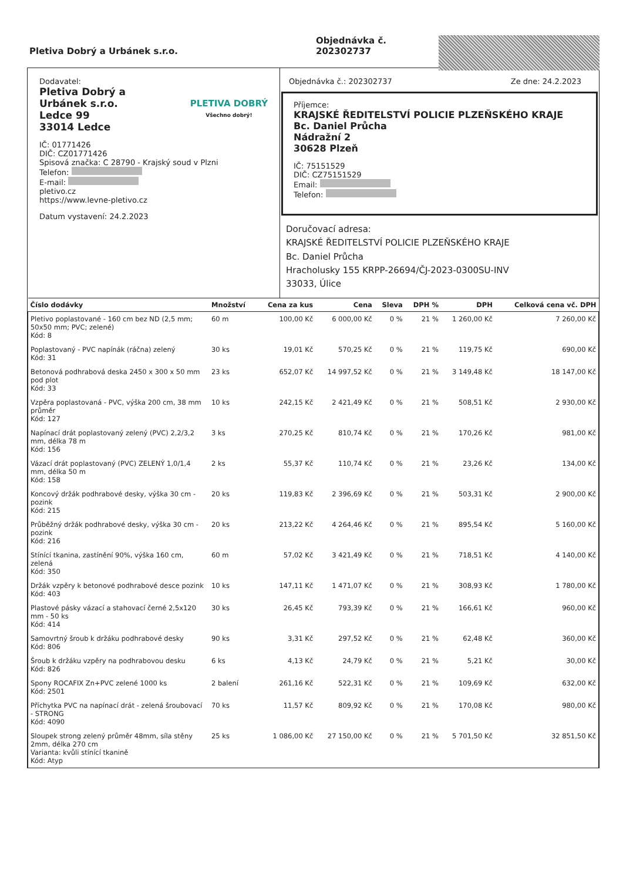Pletiva Dobrý a Urbánek s.r.o.
Objednávka č.
202302737
Dodavatel:
Pletiva Dobrý a
Urbánek s.r.o.
Ledce 99
33014 Ledce
PLETIVA DOBRÝ
Všechno dobrý!
IČ: 01771426
DIČ: CZ01771426
Spisová značka: C 28790 - Krajský soud v Plzni
Telefon:
E-mail:
pletivo.cz
https://www.levne-pletivo.cz
Datum vystavení: 24.2.2023
Objednávka č.: 202302737 Ze dne: 24.2.2023
Příjemce:
KRAJSKÉ ŘEDITELSTVÍ POLICIE PLZEŇSKÉHO KRAJE
Bc. Daniel Průcha
Nádražní 2
30628 Plzeň
IČ: 75151529
DIČ: CZ75151529
Email:
Telefon:
Doručovací adresa:
KRAJSKÉ ŘEDITELSTVÍ POLICIE PLZEŇSKÉHO KRAJE
Bc. Daniel Průcha
Hracholusky 155 KRPP-26694/ČJ-2023-0300SU-INV
33033, Úlice
| Číslo dodávky | Množství | Cena za kus | Cena | Sleva | DPH % | DPH | Celková cena vč. DPH |
| --- | --- | --- | --- | --- | --- | --- | --- |
| Pletivo poplastované - 160 cm bez ND (2,5 mm; 50x50 mm; PVC; zelené) Kód: 8 | 60 m | 100,00 Kč | 6 000,00 Kč | 0 % | 21 % | 1 260,00 Kč | 7 260,00 Kč |
| Poplastovaný - PVC napínák (ráčna) zelený Kód: 31 | 30 ks | 19,01 Kč | 570,25 Kč | 0 % | 21 % | 119,75 Kč | 690,00 Kč |
| Betonová podhrabová deska 2450 x 300 x 50 mm pod plot Kód: 33 | 23 ks | 652,07 Kč | 14 997,52 Kč | 0 % | 21 % | 3 149,48 Kč | 18 147,00 Kč |
| Vzpěra poplastovaná - PVC, výška 200 cm, 38 mm průměr Kód: 127 | 10 ks | 242,15 Kč | 2 421,49 Kč | 0 % | 21 % | 508,51 Kč | 2 930,00 Kč |
| Napínací drát poplastovaný zelený (PVC) 2,2/3,2 mm, délka 78 m Kód: 156 | 3 ks | 270,25 Kč | 810,74 Kč | 0 % | 21 % | 170,26 Kč | 981,00 Kč |
| Vázací drát poplastovaný (PVC) ZELENÝ 1,0/1,4 mm, délka 50 m Kód: 158 | 2 ks | 55,37 Kč | 110,74 Kč | 0 % | 21 % | 23,26 Kč | 134,00 Kč |
| Koncový držák podhrabové desky, výška 30 cm - pozink Kód: 215 | 20 ks | 119,83 Kč | 2 396,69 Kč | 0 % | 21 % | 503,31 Kč | 2 900,00 Kč |
| Průběžný držák podhrabové desky, výška 30 cm - pozink Kód: 216 | 20 ks | 213,22 Kč | 4 264,46 Kč | 0 % | 21 % | 895,54 Kč | 5 160,00 Kč |
| Stínící tkanina, zastínění 90%, výška 160 cm, zelená Kód: 350 | 60 m | 57,02 Kč | 3 421,49 Kč | 0 % | 21 % | 718,51 Kč | 4 140,00 Kč |
| Držák vzpěry k betonové podhrabové desce pozink Kód: 403 | 10 ks | 147,11 Kč | 1 471,07 Kč | 0 % | 21 % | 308,93 Kč | 1 780,00 Kč |
| Plastové pásky vázací a stahovací černé 2,5x120 mm - 50 ks Kód: 414 | 30 ks | 26,45 Kč | 793,39 Kč | 0 % | 21 % | 166,61 Kč | 960,00 Kč |
| Samovrtný šroub k držáku podhrabové desky Kód: 806 | 90 ks | 3,31 Kč | 297,52 Kč | 0 % | 21 % | 62,48 Kč | 360,00 Kč |
| Šroub k držáku vzpěry na podhrabovou desku Kód: 826 | 6 ks | 4,13 Kč | 24,79 Kč | 0 % | 21 % | 5,21 Kč | 30,00 Kč |
| Spony ROCAFIX Zn+PVC zelené 1000 ks Kód: 2501 | 2 balení | 261,16 Kč | 522,31 Kč | 0 % | 21 % | 109,69 Kč | 632,00 Kč |
| Příchytka PVC na napínací drát - zelená šroubovací - STRONG Kód: 4090 | 70 ks | 11,57 Kč | 809,92 Kč | 0 % | 21 % | 170,08 Kč | 980,00 Kč |
| Sloupek strong zelený průměr 48mm, síla stěny 2mm, délka 270 cm Varianta: kvůli stínící tkanině Kód: Atyp | 25 ks | 1 086,00 Kč | 27 150,00 Kč | 0 % | 21 % | 5 701,50 Kč | 32 851,50 Kč |